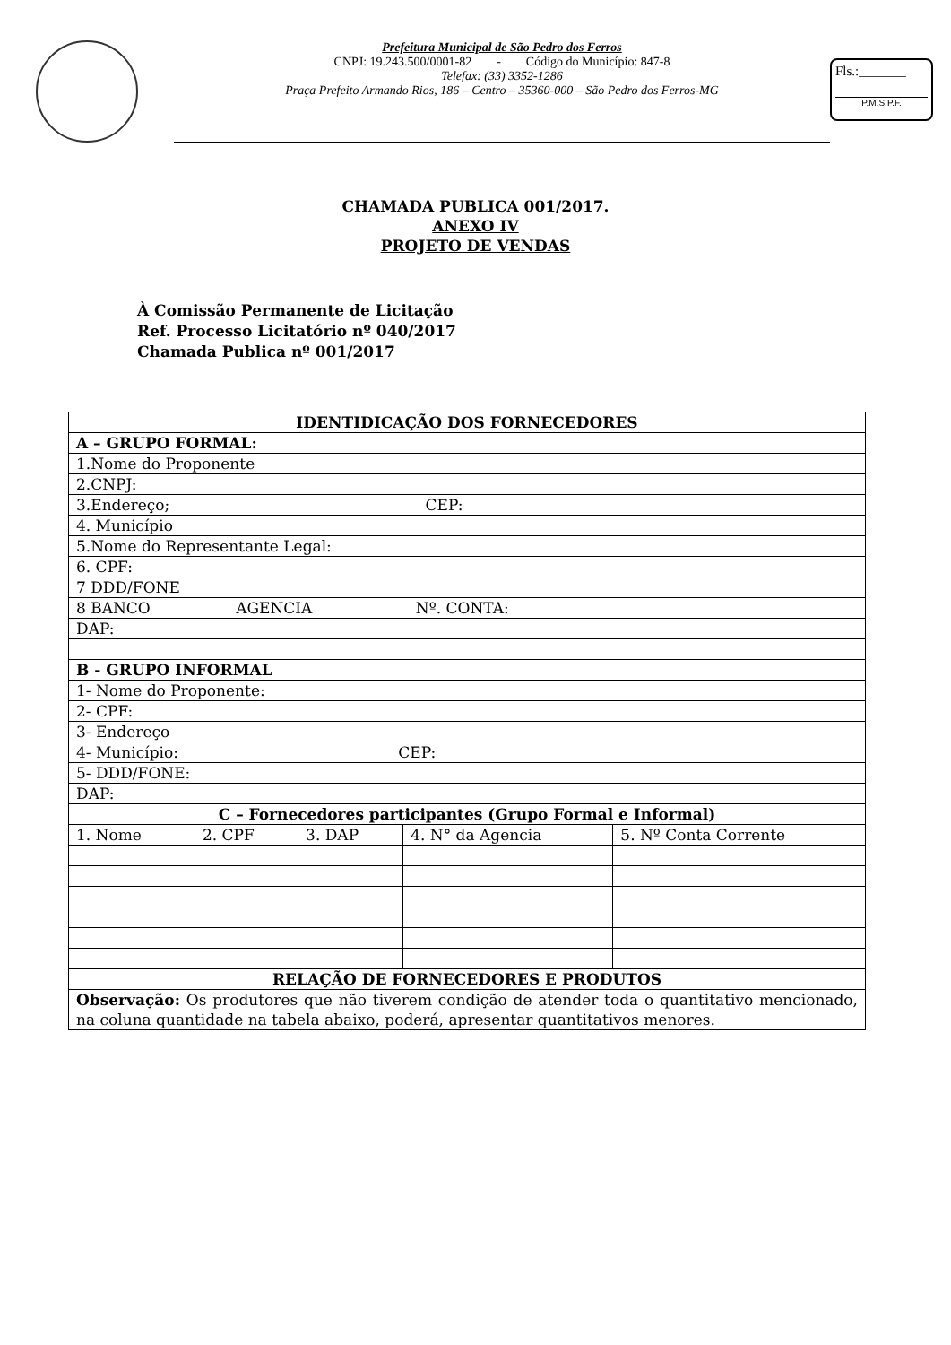Prefeitura Municipal de São Pedro dos Ferros
CNPJ: 19.243.500/0001-82 - Código do Município: 847-8
Telefax: (33) 3352-1286
Praça Prefeito Armando Rios, 186 – Centro – 35360-000 – São Pedro dos Ferros-MG
Fls.:_______
P.M.S.P.F.
CHAMADA PUBLICA 001/2017.
ANEXO IV
PROJETO DE VENDAS
À Comissão Permanente de Licitação
Ref. Processo Licitatório nº 040/2017
Chamada Publica nº 001/2017
| IDENTIDICAÇÃO DOS FORNECEDORES | | | | |
| A – GRUPO FORMAL: | | | | |
| 1.Nome do Proponente | | | | |
| 2.CNPJ: | | | | |
| 3.Endereço; CEP: | | | | |
| 4. Município | | | | |
| 5.Nome do Representante Legal: | | | | |
| 6. CPF: | | | | |
| 7 DDD/FONE | | | | |
| 8 BANCO AGENCIA Nº. CONTA: | | | | |
| DAP: | | | | |
| B - GRUPO INFORMAL | | | | |
| 1- Nome do Proponente: | | | | |
| 2- CPF: | | | | |
| 3- Endereço | | | | |
| 4- Município: CEP: | | | | |
| 5- DDD/FONE: | | | | |
| DAP: | | | | |
| C – Fornecedores participantes (Grupo Formal e Informal) | | | | |
| 1. Nome | 2. CPF | 3. DAP | 4. N° da Agencia | 5. Nº Conta Corrente |
| RELAÇÃO DE FORNECEDORES E PRODUTOS | | | | |
| Observação: Os produtores que não tiverem condição de atender toda o quantitativo mencionado, na coluna quantidade na tabela abaixo, poderá, apresentar quantitativos menores. | | | | |